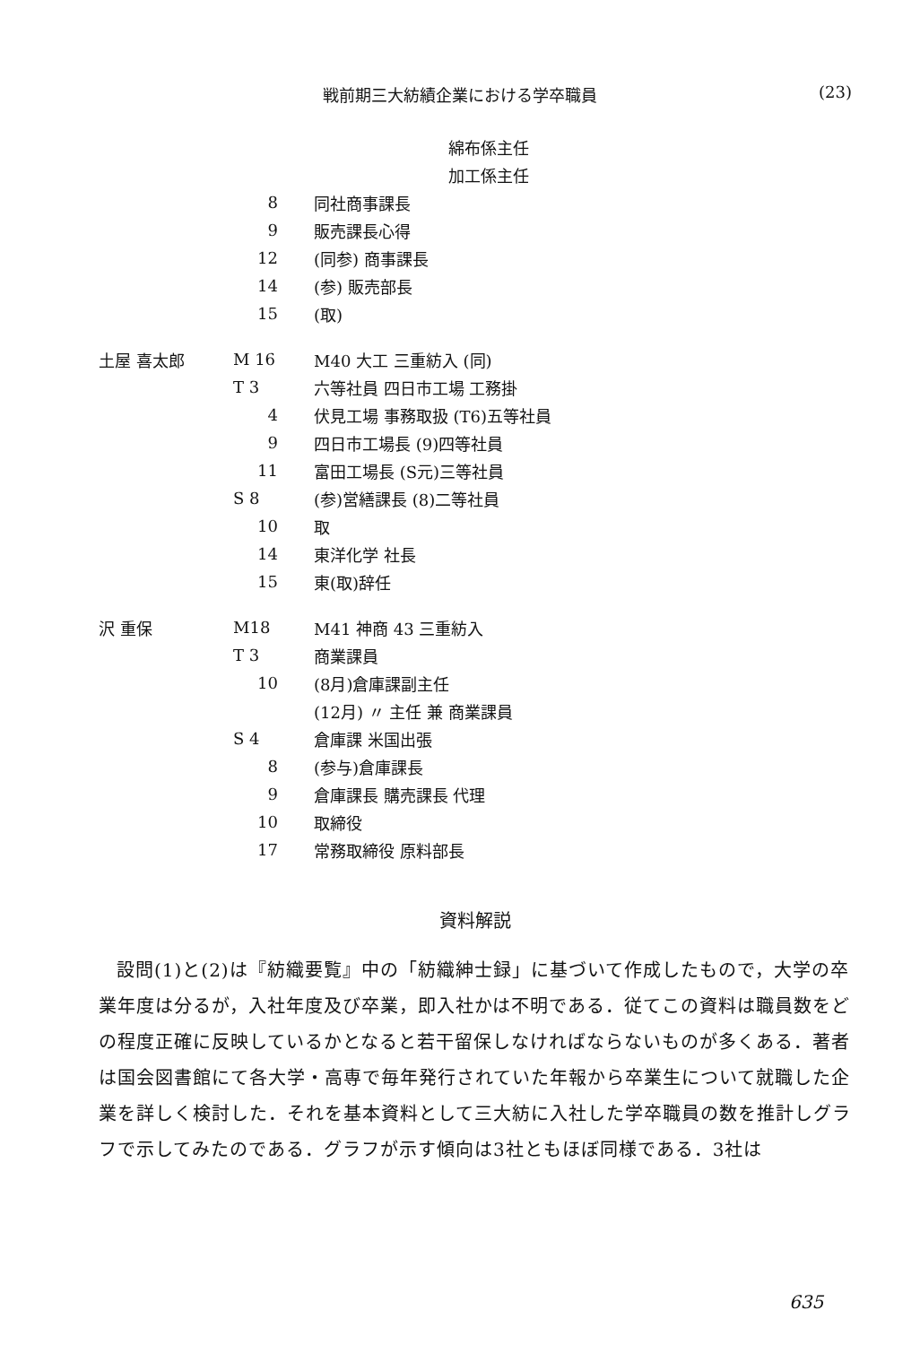戦前期三大紡績企業における学卒職員 (23)
| | | 綿布係主任 |
| | | 加工係主任 |
| | 8 | 同社商事課長 |
| | 9 | 販売課長心得 |
| | 12 | (同参) 商事課長 |
| | 14 | (参) 販売部長 |
| | 15 | (取) |
| 土屋 喜太郎 | M 16 | M40 大工 三重紡入 (同) |
| | T 3 | 六等社員 四日市工場 工務掛 |
| | 4 | 伏見工場 事務取扱 (T6)五等社員 |
| | 9 | 四日市工場長 (9)四等社員 |
| | 11 | 富田工場長 (S元)三等社員 |
| | S 8 | (参)営繕課長 (8)二等社員 |
| | 10 | 取 |
| | 14 | 東洋化学 社長 |
| | 15 | 東(取)辞任 |
| 沢 重保 | M18 | M41 神商 43 三重紡入 |
| | T 3 | 商業課員 |
| | 10 | (8月)倉庫課副主任 |
| | | (12月) 〃 主任 兼 商業課員 |
| | S 4 | 倉庫課 米国出張 |
| | 8 | (参与)倉庫課長 |
| | 9 | 倉庫課長 購売課長 代理 |
| | 10 | 取締役 |
| | 17 | 常務取締役 原料部長 |
資料解説
設問(1)と(2)は『紡織要覧』中の「紡織紳士録」に基づいて作成したもので，大学の卒業年度は分るが，入社年度及び卒業，即入社かは不明である．従てこの資料は職員数をどの程度正確に反映しているかとなると若干留保しなければならないものが多くある．著者は国会図書館にて各大学・高専で毎年発行されていた年報から卒業生について就職した企業を詳しく検討した．それを基本資料として三大紡に入社した学卒職員の数を推計しグラフで示してみたのである．グラフが示す傾向は3社ともほぼ同様である．3社は
635